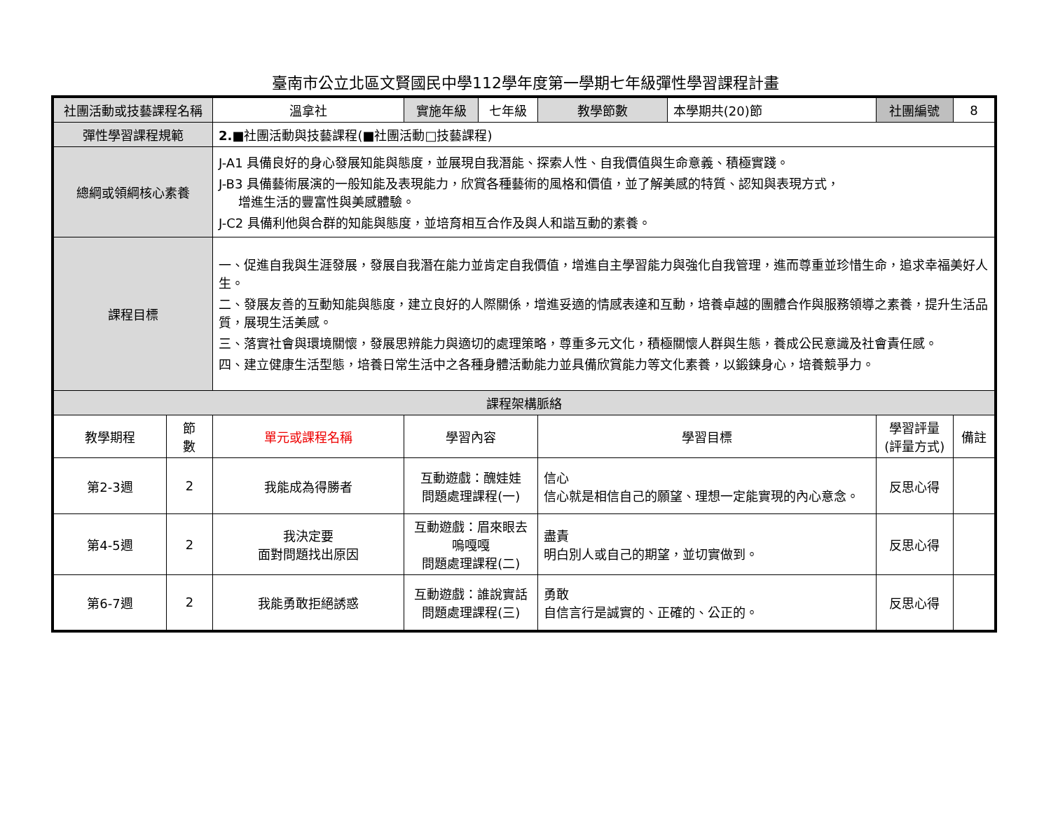臺南市公立北區文賢國民中學112學年度第一學期七年級彈性學習課程計畫
| 社團活動或技藝課程名稱 | | 溫拿社 | 實施年級 | 七年級 | 教學節數 | 本學期共(20)節 | 社團編號 | 8 |
| 彈性學習課程規範 | | 2.■ 社團活動與技藝課程(■社團活動□技藝課程) | | | | | | |
| 總綱或領綱核心素養 | | J-A1 具備良好的身心發展知能與態度，並展現自我潛能、探索人性、自我價值與生命意義、積極實踐。 J-B3 具備藝術展演的一般知能及表現能力，欣賞各種藝術的風格和價值，並了解美感的特質、認知與表現方式， 增進生活的豐富性與美感體驗。 J-C2 具備利他與合群的知能與態度，並培育相互合作及與人和諧互動的素養。 | | | | | | |
| 課程目標 | | 一、促進自我與生涯發展，發展自我潛在能力並肯定自我價值，增進自主學習能力與強化自我管理，進而尊重並珍惜生命，追求幸福美好人生。 二、發展友善的互動知能與態度，建立良好的人際關係，增進妥適的情感表達和互動，培養卓越的團體合作與服務領導之素養，提升生活品質，展現生活美感。 三、落實社會與環境關懷，發展思辨能力與適切的處理策略，尊重多元文化，積極關懷人群與生態，養成公民意識及社會責任感。 四、建立健康生活型態，培養日常生活中之各種身體活動能力並具備欣賞能力等文化素養，以鍛鍊身心，培養競爭力。 | | | | | | |
| 課程架構脈絡 | | | | | | | | |
| 教學期程 | 節 數 | 單元或課程名稱 | 學習內容 | | 學習目標 | | 學習評量 (評量方式) | 備註 |
| 第2-3週 | 2 | 我能成為得勝者 | 互動遊戲：醜娃娃 問題處理課程(一) | | 信心 信心就是相信自己的願望、理想一定能實現的內心意念。 | | 反思心得 | |
| 第4-5週 | 2 | 我決定要 面對問題找出原因 | 互動遊戲：眉來眼去 嗚嘎嘎 問題處理課程(二) | | 盡責 明白別人或自己的期望，並切實做到。 | | 反思心得 | |
| 第6-7週 | 2 | 我能勇敢拒絕誘惑 | 互動遊戲：誰說實話 問題處理課程(三) | | 勇敢 自信言行是誠實的、正確的、公正的。 | | 反思心得 | |